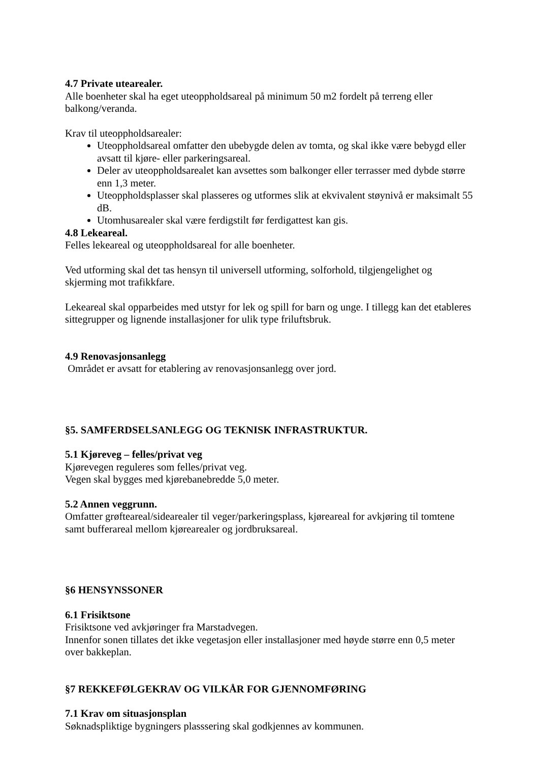4.7 Private utearealer.
Alle boenheter skal ha eget uteoppholdsareal på minimum 50 m2 fordelt på terreng eller balkong/veranda.
Krav til uteoppholdsarealer:
Uteoppholdsareal omfatter den ubebygde delen av tomta, og skal ikke være bebygd eller avsatt til kjøre- eller parkeringsareal.
Deler av uteoppholdsarealet kan avsettes som balkonger eller terrasser med dybde større enn 1,3 meter.
Uteoppholdsplasser skal plasseres og utformes slik at ekvivalent støynivå er maksimalt 55 dB.
Utomhusarealer skal være ferdigstilt før ferdigattest kan gis.
4.8 Lekeareal.
Felles lekeareal og uteoppholdsareal for alle boenheter.
Ved utforming skal det tas hensyn til universell utforming, solforhold, tilgjengelighet og skjerming mot trafikkfare.
Lekeareal skal opparbeides med utstyr for lek og spill for barn og unge. I tillegg kan det etableres sittegrupper og lignende installasjoner for ulik type friluftsbruk.
4.9 Renovasjonsanlegg
Området er avsatt for etablering av renovasjonsanlegg over jord.
§5. SAMFERDSELSANLEGG OG TEKNISK INFRASTRUKTUR.
5.1 Kjøreveg – felles/privat veg
Kjørevegen reguleres som felles/privat veg.
Vegen skal bygges med kjørebanebredde 5,0 meter.
5.2 Annen veggrunn.
Omfatter grøfteareal/sidearealer til veger/parkeringsplass, kjøreareal for avkjøring til tomtene samt bufferareal mellom kjørearealer og jordbruksareal.
§6 HENSYNSSONER
6.1 Frisiktsone
Frisiktsone ved avkjøringer fra Marstadvegen.
Innenfor sonen tillates det ikke vegetasjon eller installasjoner med høyde større enn 0,5 meter over bakkeplan.
§7 REKKEFØLGEKRAV OG VILKÅR FOR GJENNOMFØRING
7.1 Krav om situasjonsplan
Søknadspliktige bygningers plasssering skal godkjennes av kommunen.